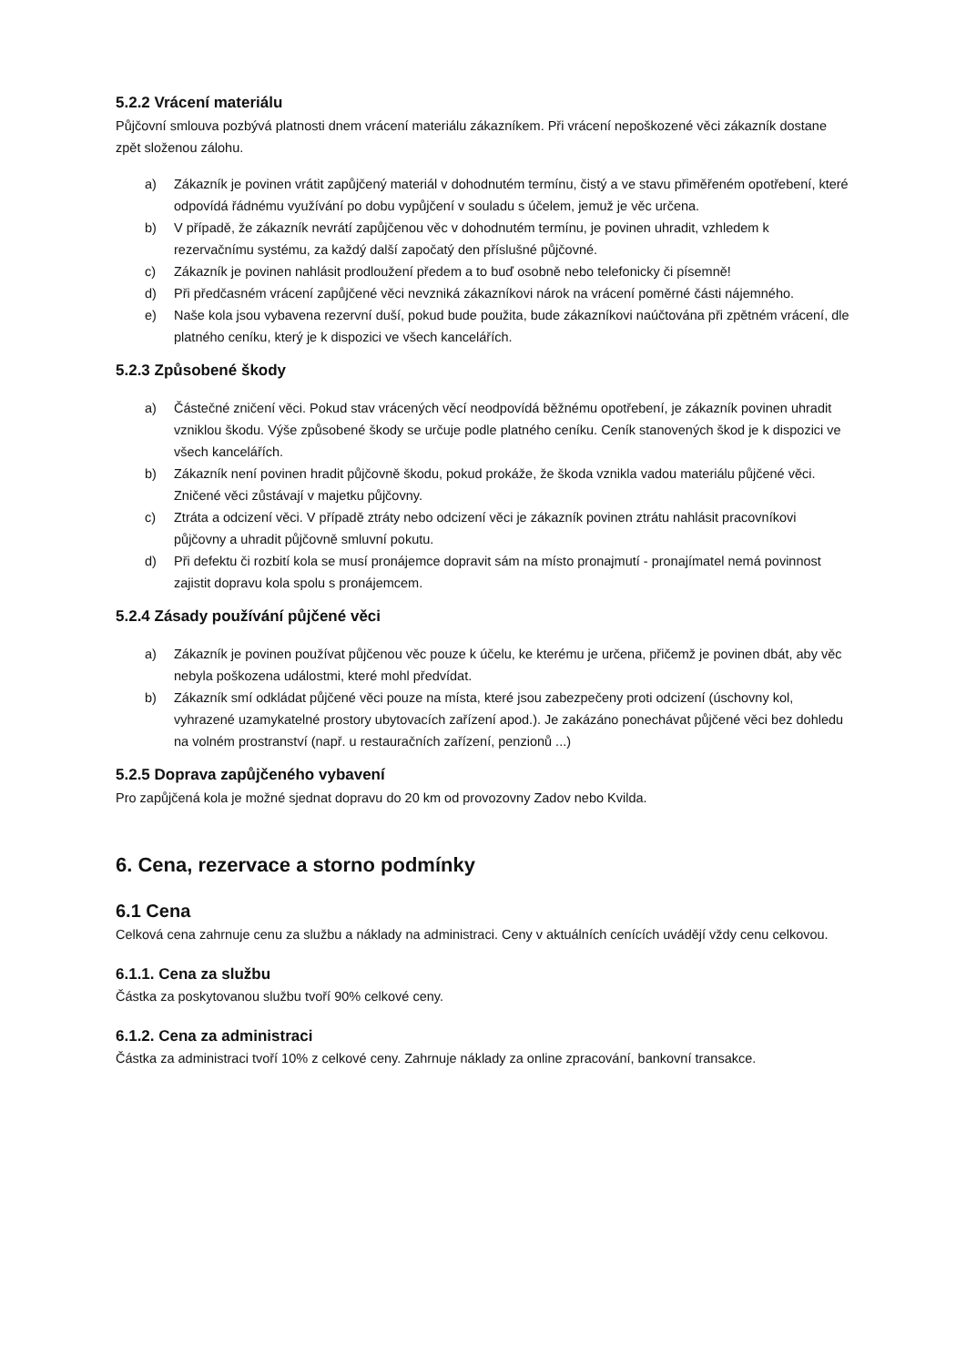5.2.2 Vrácení materiálu
Půjčovní smlouva pozbývá platnosti dnem vrácení materiálu zákazníkem. Při vrácení nepoškozené věci zákazník dostane zpět složenou zálohu.
a) Zákazník je povinen vrátit zapůjčený materiál v dohodnutém termínu, čistý a ve stavu přiměřeném opotřebení, které odpovídá řádnému využívání po dobu vypůjčení v souladu s účelem, jemuž je věc určena.
b) V případě, že zákazník nevrátí zapůjčenou věc v dohodnutém termínu, je povinen uhradit, vzhledem k rezervačnímu systému, za každý další započatý den příslušné půjčovné.
c) Zákazník je povinen nahlásit prodloužení předem a to buď osobně nebo telefonicky či písemně!
d) Při předčasném vrácení zapůjčené věci nevzniká zákazníkovi nárok na vrácení poměrné části nájemného.
e) Naše kola jsou vybavena rezervní duší, pokud bude použita, bude zákazníkovi naúčtována při zpětném vrácení, dle platného ceníku, který je k dispozici ve všech kancelářích.
5.2.3 Způsobené škody
a) Částečné zničení věci. Pokud stav vrácených věcí neodpovídá běžnému opotřebení, je zákazník povinen uhradit vzniklou škodu. Výše způsobené škody se určuje podle platného ceníku. Ceník stanovených škod je k dispozici ve všech kancelářích.
b) Zákazník není povinen hradit půjčovně škodu, pokud prokáže, že škoda vznikla vadou materiálu půjčené věci. Zničené věci zůstávají v majetku půjčovny.
c) Ztráta a odcizení věci. V případě ztráty nebo odcizení věci je zákazník povinen ztrátu nahlásit pracovníkovi půjčovny a uhradit půjčovně smluvní pokutu.
d) Při defektu či rozbití kola se musí pronájemce dopravit sám na místo pronajmutí - pronajímatel nemá povinnost zajistit dopravu kola spolu s pronájemcem.
5.2.4 Zásady používání půjčené věci
a) Zákazník je povinen používat půjčenou věc pouze k účelu, ke kterému je určena, přičemž je povinen dbát, aby věc nebyla poškozena událostmi, které mohl předvídat.
b) Zákazník smí odkládat půjčené věci pouze na místa, které jsou zabezpečeny proti odcizení (úschovny kol, vyhrazené uzamykatelné prostory ubytovacích zařízení apod.). Je zakázáno ponechávat půjčené věci bez dohledu na volném prostranství (např. u restauračních zařízení, penzionů ...)
5.2.5 Doprava zapůjčeného vybavení
Pro zapůjčená kola je možné sjednat dopravu do 20 km od provozovny Zadov nebo Kvilda.
6. Cena, rezervace a storno podmínky
6.1 Cena
Celková cena zahrnuje cenu za službu a náklady na administraci. Ceny v aktuálních cenících uvádějí vždy cenu celkovou.
6.1.1. Cena za službu
Částka za poskytovanou službu tvoří 90% celkové ceny.
6.1.2. Cena za administraci
Částka za administraci tvoří 10% z celkové ceny. Zahrnuje náklady za online zpracování, bankovní transakce.